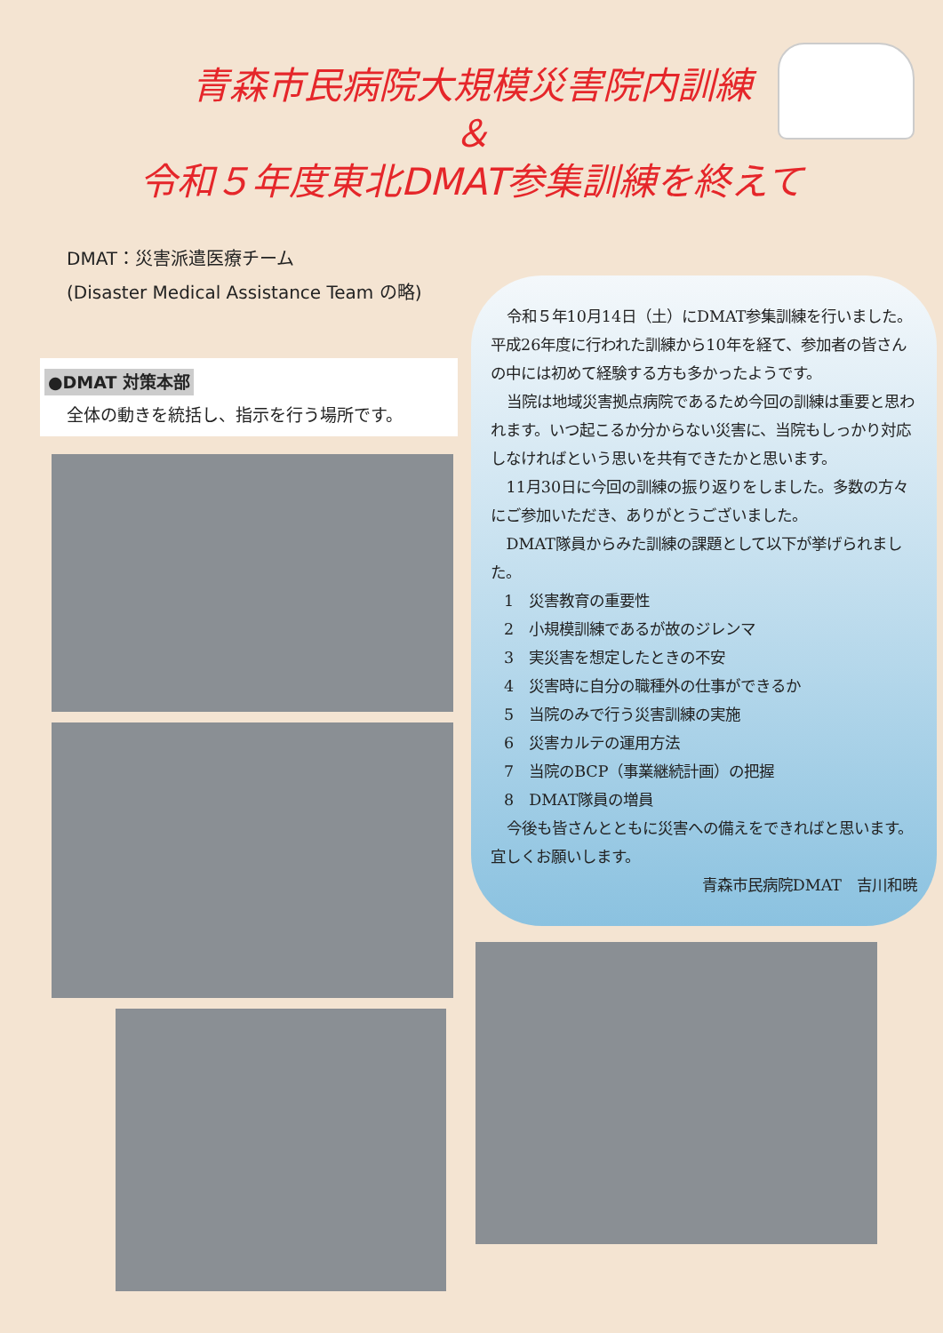青森市民病院大規模災害院内訓練
＆
令和５年度東北DMAT参集訓練を終えて
DMAT：災害派遣医療チーム
(Disaster Medical Assistance Team の略)
●DMAT 対策本部
全体の動きを統括し、指示を行う場所です。
令和５年10月14日（土）にDMAT参集訓練を行いました。平成26年度に行われた訓練から10年を経て、参加者の皆さんの中には初めて経験する方も多かったようです。
当院は地域災害拠点病院であるため今回の訓練は重要と思われます。いつ起こるか分からない災害に、当院もしっかり対応しなければという思いを共有できたかと思います。
11月30日に今回の訓練の振り返りをしました。多数の方々にご参加いただき、ありがとうございました。
DMAT隊員からみた訓練の課題として以下が挙げられました。
1　災害教育の重要性
2　小規模訓練であるが故のジレンマ
3　実災害を想定したときの不安
4　災害時に自分の職種外の仕事ができるか
5　当院のみで行う災害訓練の実施
6　災害カルテの運用方法
7　当院のBCP（事業継続計画）の把握
8　DMAT隊員の増員
今後も皆さんとともに災害への備えをできればと思います。宜しくお願いします。
青森市民病院DMAT　吉川和暁